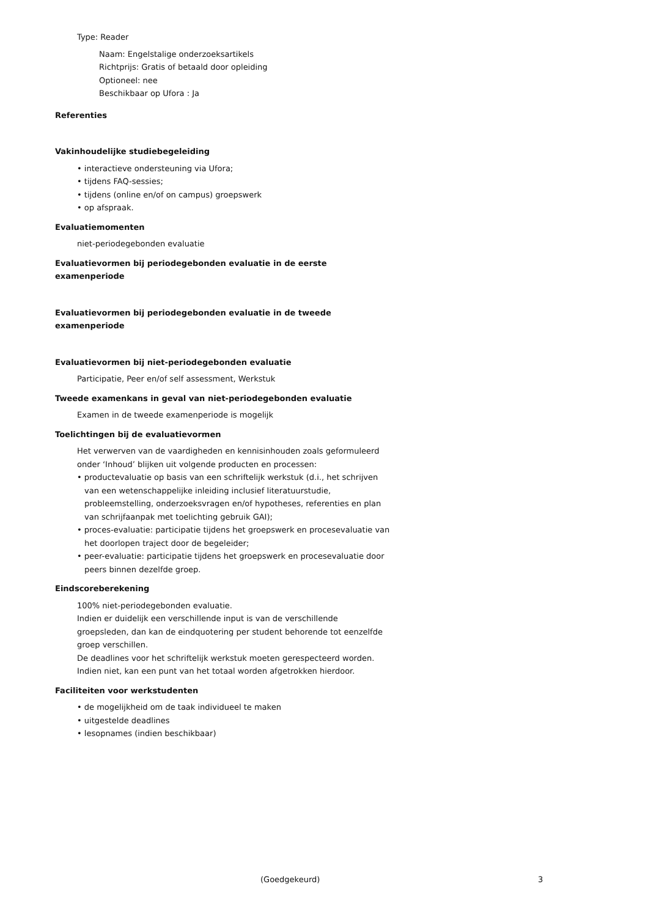Type: Reader
Naam: Engelstalige onderzoeksartikels
Richtprijs: Gratis of betaald door opleiding
Optioneel: nee
Beschikbaar op Ufora : Ja
Referenties
Vakinhoudelijke studiebegeleiding
• interactieve ondersteuning via Ufora;
• tijdens FAQ-sessies;
• tijdens (online en/of on campus) groepswerk
• op afspraak.
Evaluatiemomenten
niet-periodegebonden evaluatie
Evaluatievormen bij periodegebonden evaluatie in de eerste examenperiode
Evaluatievormen bij periodegebonden evaluatie in de tweede examenperiode
Evaluatievormen bij niet-periodegebonden evaluatie
Participatie, Peer en/of self assessment, Werkstuk
Tweede examenkans in geval van niet-periodegebonden evaluatie
Examen in de tweede examenperiode is mogelijk
Toelichtingen bij de evaluatievormen
Het verwerven van de vaardigheden en kennisinhouden zoals geformuleerd onder ‘Inhoud’ blijken uit volgende producten en processen:
• productevaluatie op basis van een schriftelijk werkstuk (d.i., het schrijven van een wetenschappelijke inleiding inclusief literatuurstudie, probleemstelling, onderzoeksvragen en/of hypotheses, referenties en plan van schrijfaanpak met toelichting gebruik GAI);
• proces-evaluatie: participatie tijdens het groepswerk en procesevaluatie van het doorlopen traject door de begeleider;
• peer-evaluatie: participatie tijdens het groepswerk en procesevaluatie door peers binnen dezelfde groep.
Eindscoreberekening
100% niet-periodegebonden evaluatie.
Indien er duidelijk een verschillende input is van de verschillende groepsleden, dan kan de eindquotering per student behorende tot eenzelfde groep verschillen.
De deadlines voor het schriftelijk werkstuk moeten gerespecteerd worden. Indien niet, kan een punt van het totaal worden afgetrokken hierdoor.
Faciliteiten voor werkstudenten
• de mogelijkheid om de taak individueel te maken
• uitgestelde deadlines
• lesopnames (indien beschikbaar)
(Goedgekeurd) 3